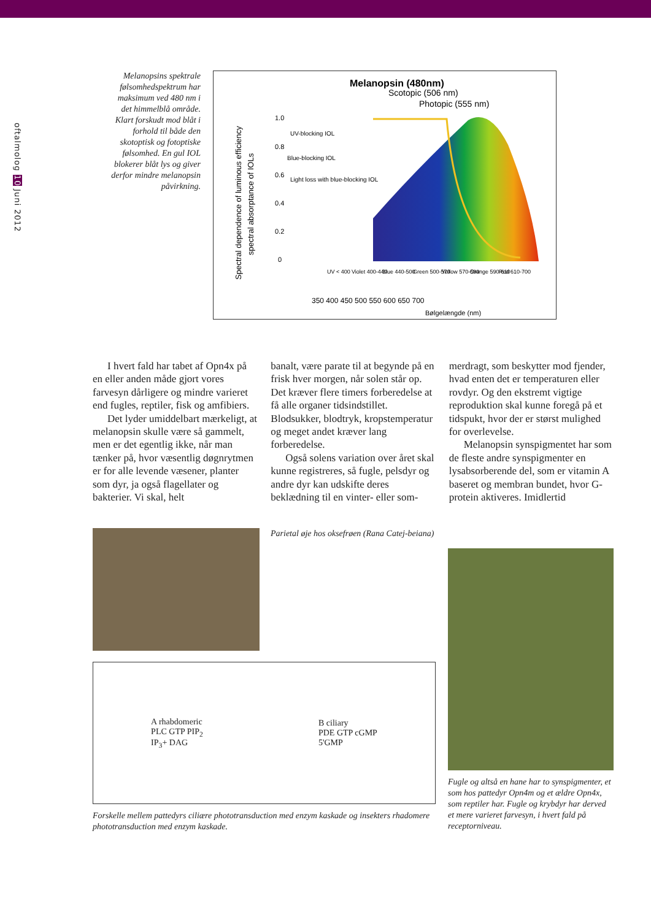oftalmolog 10 Juni 2012
Melanopsins spektrale følsomhedspektrum har maksimum ved 480 nm i det himmelblå område. Klart forskudt mod blåt i forhold til både den skotoptisk og fotoptiske følsomhed. En gul IOL blokerer blåt lys og giver derfor mindre melanopsin påvirkning.
Melanopsin (480nm)
Scotopic (506 nm)
Photopic (555 nm)
UV-blocking IOL
Blue-blocking IOL
Light loss with blue-blocking IOL
1.0
0.8
0.6
0.4
0.2
0
UV < 400
Violet 400-440
Blue 440-500
Green 500-570
Yellow 570-590
Orange 590-610
Red 610-700
350 400 450 500 550 600 650 700
Bølgelængde (nm)
Spectral dependence of luminous efficiency
spectral absorptance of IOLs
I hvert fald har tabet af Opn4x på en eller anden måde gjort vores farvesyn dårligere og mindre varieret end fugles, reptiler, fisk og amfibiers.
Det lyder umiddelbart mærkeligt, at melanopsin skulle være så gammelt, men er det egentlig ikke, når man tænker på, hvor væsentlig døgnrytmen er for alle levende væsener, planter som dyr, ja også flagellater og bakterier. Vi skal, helt
banalt, være parate til at begynde på en frisk hver morgen, når solen står op. Det kræver flere timers forberedelse at få alle organer tidsindstillet. Blodsukker, blodtryk, kropstemperatur og meget andet kræver lang forberedelse.
Også solens variation over året skal kunne registreres, så fugle, pelsdyr og andre dyr kan udskifte deres beklædning til en vinter- eller som-
merdragt, som beskytter mod fjender, hvad enten det er temperaturen eller rovdyr. Og den ekstremt vigtige reproduktion skal kunne foregå på et tidspukt, hvor der er størst mulighed for overlevelse.
Melanopsin synspigmentet har som de fleste andre synspigmenter en lysabsorberende del, som er vitamin A baseret og membran bundet, hvor G-protein aktiveres. Imidlertid
Parietal øje hos oksefrøen (Rana Catej-beiana)
A rhabdomeric
PLC GTP PIP<sub>2</sub>
IP<sub>3</sub>+ DAG
B ciliary
PDE GTP cGMP
5'GMP
Forskelle mellem pattedyrs ciliære phototransduction med enzym kaskade og insekters rhadomere phototransduction med enzym kaskade.
Fugle og altså en hane har to synspigmenter, et som hos pattedyr Opn4m og et ældre Opn4x, som reptiler har. Fugle og krybdyr har derved et mere varieret farvesyn, i hvert fald på receptorniveau.